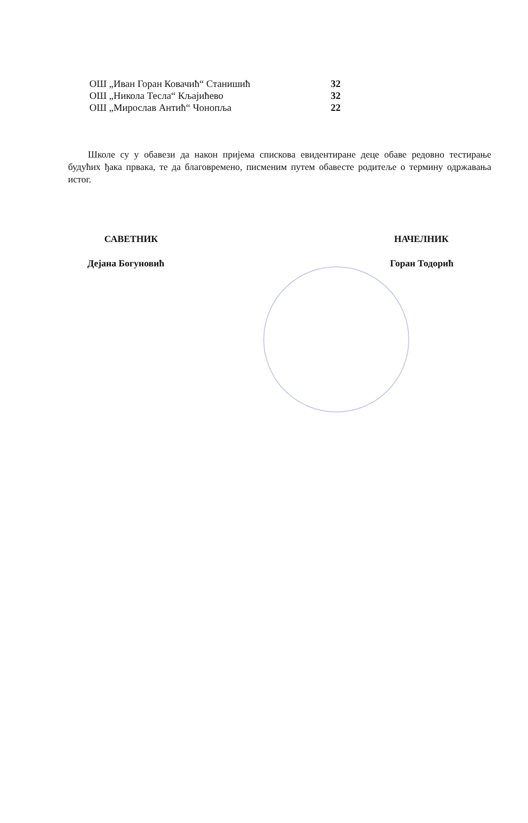| ОШ „Иван Горан Ковачић“ Станишић | | 32 |
| ОШ „Никола Тесла“ Кљајићево | | 32 |
| ОШ „Мирослав Антић“ Чонопља | | 22 |
Школе су у обавези да након пријема спискова евидентиране деце обаве редовно тестирање будућих ђака првака, те да благовремено, писменим путем обавесте родитеље о термину одржавања истог.
САВЕТНИК
Дејана Богуновић
НАЧЕЛНИК
Горан Тодорић